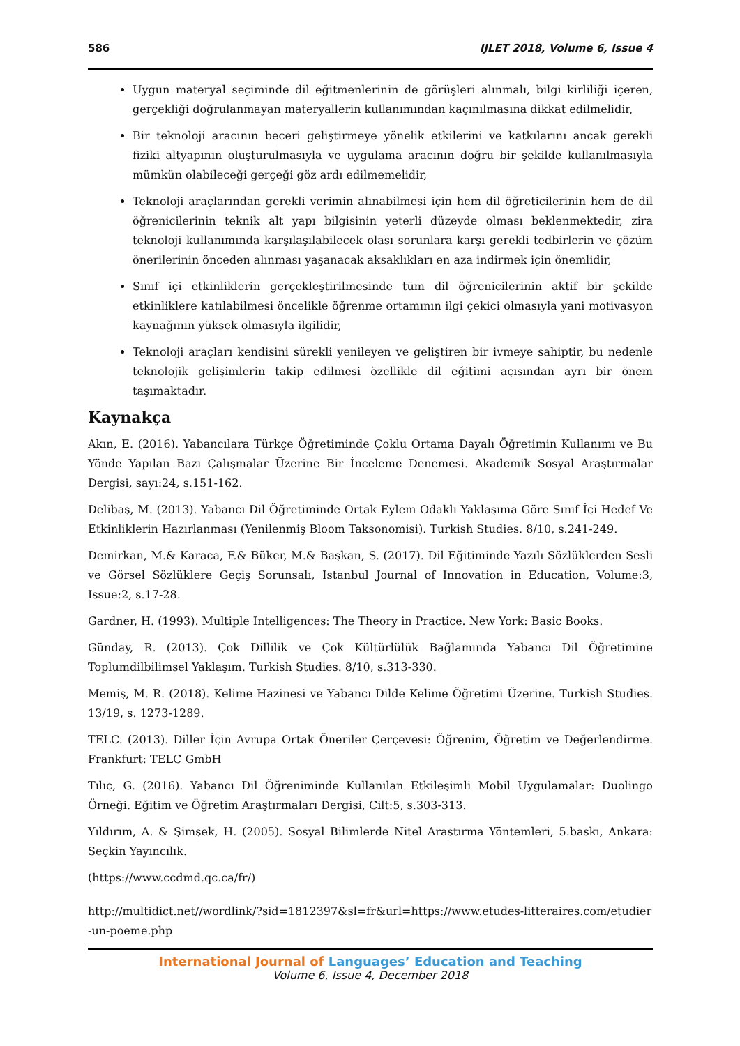586 IJLET 2018, Volume 6, Issue 4
Uygun materyal seçiminde dil eğitmenlerinin de görüşleri alınmalı, bilgi kirliliği içeren, gerçekliği doğrulanmayan materyallerin kullanımından kaçınılmasına dikkat edilmelidir,
Bir teknoloji aracının beceri geliştirmeye yönelik etkilerini ve katkılarını ancak gerekli fiziki altyapının oluşturulmasıyla ve uygulama aracının doğru bir şekilde kullanılmasıyla mümkün olabileceği gerçeği göz ardı edilmemelidir,
Teknoloji araçlarından gerekli verimin alınabilmesi için hem dil öğreticilerinin hem de dil öğrenicilerinin teknik alt yapı bilgisinin yeterli düzeyde olması beklenmektedir, zira teknoloji kullanımında karşılaşılabilecek olası sorunlara karşı gerekli tedbirlerin ve çözüm önerilerinin önceden alınması yaşanacak aksaklıkları en aza indirmek için önemlidir,
Sınıf içi etkinliklerin gerçekleştirilmesinde tüm dil öğrenicilerinin aktif bir şekilde etkinliklere katılabilmesi öncelikle öğrenme ortamının ilgi çekici olmasıyla yani motivasyon kaynağının yüksek olmasıyla ilgilidir,
Teknoloji araçları kendisini sürekli yenileyen ve geliştiren bir ivmeye sahiptir, bu nedenle teknolojik gelişimlerin takip edilmesi özellikle dil eğitimi açısından ayrı bir önem taşımaktadır.
Kaynakça
Akın, E. (2016). Yabancılara Türkçe Öğretiminde Çoklu Ortama Dayalı Öğretimin Kullanımı ve Bu Yönde Yapılan Bazı Çalışmalar Üzerine Bir İnceleme Denemesi. Akademik Sosyal Araştırmalar Dergisi, sayı:24, s.151-162.
Delibaş, M. (2013). Yabancı Dil Öğretiminde Ortak Eylem Odaklı Yaklaşıma Göre Sınıf İçi Hedef Ve Etkinliklerin Hazırlanması (Yenilenmiş Bloom Taksonomisi). Turkish Studies. 8/10, s.241-249.
Demirkan, M.& Karaca, F.& Büker, M.& Başkan, S. (2017). Dil Eğitiminde Yazılı Sözlüklerden Sesli ve Görsel Sözlüklere Geçiş Sorunsalı, Istanbul Journal of Innovation in Education, Volume:3, Issue:2, s.17-28.
Gardner, H. (1993). Multiple Intelligences: The Theory in Practice. New York: Basic Books.
Günday, R. (2013). Çok Dillilik ve Çok Kültürlülük Bağlamında Yabancı Dil Öğretimine Toplumdilbilimsel Yaklaşım. Turkish Studies. 8/10, s.313-330.
Memiş, M. R. (2018). Kelime Hazinesi ve Yabancı Dilde Kelime Öğretimi Üzerine. Turkish Studies. 13/19, s. 1273-1289.
TELC. (2013). Diller İçin Avrupa Ortak Öneriler Çerçevesi: Öğrenim, Öğretim ve Değerlendirme. Frankfurt: TELC GmbH
Tılıç, G. (2016). Yabancı Dil Öğreniminde Kullanılan Etkileşimli Mobil Uygulamalar: Duolingo Örneği. Eğitim ve Öğretim Araştırmaları Dergisi, Cilt:5, s.303-313.
Yıldırım, A. & Şimşek, H. (2005). Sosyal Bilimlerde Nitel Araştırma Yöntemleri, 5.baskı, Ankara: Seçkin Yayıncılık.
(https://www.ccdmd.qc.ca/fr/)
http://multidict.net//wordlink/?sid=1812397&sl=fr&url=https://www.etudes-litteraires.com/etudier-un-poeme.php
International Journal of Languages’ Education and Teaching
Volume 6, Issue 4, December 2018